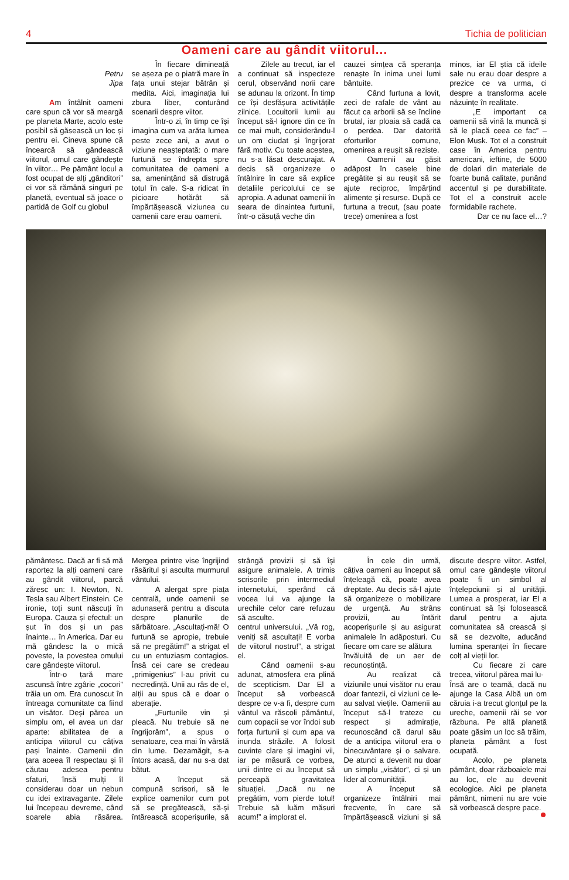4 Tichia de politician
Oameni care au gândit viitorul...
Petru
Jipa
Am întâlnit oameni care spun că vor să meargă pe planeta Marte, acolo este posibil să găsească un loc și pentru ei. Cineva spune că încearcă să gândească viitorul, omul care gândește în viitor… Pe pământ locul a fost ocupat de alți „gânditori” ei vor să rămână singuri pe planetă, eventual să joace o partidă de Golf cu globul
În fiecare dimineață se așeza pe o piatră mare în fața unui stejar bătrân și medita. Aici, imaginația lui zbura liber, conturând scenarii despre viitor.
Într-o zi, în timp ce își imagina cum va arăta lumea peste zece ani, a avut o viziune neașteptată: o mare furtună se îndrepta spre comunitatea de oameni a sa, amenințând să distrugă totul în cale. S-a ridicat în picioare hotărât să împărtășească viziunea cu oamenii care erau oameni.
Zilele au trecut, iar el a continuat să inspecteze cerul, observând norii care se adunau la orizont. În timp ce își desfășura activitățile zilnice. Locuitorii lumii au început să-l ignore din ce în ce mai mult, considerându-l un om ciudat și îngrijorat fără motiv. Cu toate acestea, nu s-a lăsat descurajat. A decis să organizeze o întâlnire în care să explice detaliile pericolului ce se apropia. A adunat oamenii în seara de dinaintea furtunii, într-o căsuță veche din
cauzei simțea că speranța renaște în inima unei lumi bântuite.
Când furtuna a lovit, zeci de rafale de vânt au făcut ca arborii să se încline brutal, iar ploaia să cadă ca o perdea. Dar datorită eforturilor comune, omenirea a reușit să reziste.
Oamenii au găsit adăpost în casele bine pregătite și au reușit să se ajute reciproc, împărțind alimente și resurse. După ce furtuna a trecut, (sau poate trece) omenirea a fost
minos, iar El știa că ideile sale nu erau doar despre a prezice ce va urma, ci despre a transforma acele năzuințe în realitate.
„E important ca oamenii să vină la muncă și să le placă ceea ce fac” – Elon Musk. Tot el a construit case în America pentru americani, ieftine, de 5000 de dolari din materiale de foarte bună calitate, punând accentul și pe durabilitate. Tot el a construit acele formidabile rachete.
Dar ce nu face el…?
pământesc. Dacă ar fi să mă raportez la alți oameni care au gândit viitorul, parcă zăresc un: I. Newton, N. Tesla sau Albert Einstein. Ce ironie, toți sunt născuți în Europa. Cauza și efectul: un șut în dos și un pas înainte… în America. Dar eu mă gândesc la o mică poveste, la povestea omului care gândește viitorul.
Într-o țară mare ascunsă între zgârie „cocori” trăia un om. Era cunoscut în întreaga comunitate ca fiind un visător. Deși părea un simplu om, el avea un dar aparte: abilitatea de a anticipa viitorul cu câțiva pași înainte. Oamenii din țara aceea îl respectau și îl căutau adesea pentru sfaturi, însă mulți îl considerau doar un nebun cu idei extravagante. Zilele lui începeau devreme, când soarele abia răsărea. Mergea printre vise îngrijind răsăritul și asculta murmurul vântului.
A alergat spre piața centrală, unde oamenii se adunaseră pentru a discuta despre planurile de sărbătoare. „Ascultați-mă! O furtună se apropie, trebuie să ne pregătim!” a strigat el cu un entuziasm contagios. Însă cei care se credeau „primigenius” l-au privit cu necredință. Unii au râs de el, alții au spus că e doar o aberație.
„Furtunile vin și pleacă. Nu trebuie să ne îngrijorăm”, a spus o senatoare, cea mai în vârstă din lume. Dezamăgit, s-a întors acasă, dar nu s-a dat bătut.
A început să compună scrisori, să le explice oamenilor cum pot să se pregătească, să-și întărească acoperișurile, să strângă provizii și să își asigure animalele. A trimis scrisorile prin intermediul internetului, sperând că vocea lui va ajunge la urechile celor care refuzau să asculte.
centrul universului. „Vă rog, veniți să ascultați! E vorba de viitorul nostru!”, a strigat el.
Când oamenii s-au adunat, atmosfera era plină de scepticism. Dar El a început să vorbească despre ce v-a fi, despre cum vântul va răscoli pământul, cum copacii se vor îndoi sub forța furtunii și cum apa va inunda străzile. A folosit cuvinte clare și imagini vii, iar pe măsură ce vorbea, unii dintre ei au început să perceapă gravitatea situației. „Dacă nu ne pregătim, vom pierde totul! Trebuie să luăm măsuri acum!” a implorat el.
În cele din urmă, câțiva oameni au început să înțeleagă că, poate avea dreptate. Au decis să-l ajute să organizeze o mobilizare de urgență. Au strâns provizii, au întărit acoperișurile și au asigurat animalele în adăposturi. Cu fiecare om care se alătura
învăluită de un aer de recunoștință.
Au realizat că viziunile unui visător nu erau doar fantezii, ci viziuni ce le-au salvat viețile. Oamenii au început să-l trateze cu respect și admirație, recunoscând că darul său de a anticipa viitorul era o binecuvântare și o salvare. De atunci a devenit nu doar un simplu „visător”, ci și un lider al comunității.
A început să organizeze întâlniri mai frecvente, în care să împărtășească viziuni și să discute despre viitor. Astfel, omul care gândește viitorul poate fi un simbol al înțelepciunii și al unității. Lumea a prosperat, iar El a continuat să își folosească darul pentru a ajuta comunitatea să crească și să se dezvolte, aducând lumina speranței în fiecare colț al vieții lor.
Cu fiecare zi care trecea, viitorul părea mai lu-
Însă are o teamă, dacă nu ajunge la Casa Albă un om căruia i-a trecut glonțul pe la ureche, oamenii răi se vor răzbuna. Pe altă planetă poate găsim un loc să trăim, planeta pământ a fost ocupată.
Acolo, pe planeta pământ, doar războaiele mai au loc, ele au devenit ecologice. Aici pe planeta pământ, nimeni nu are voie să vorbească despre pace.